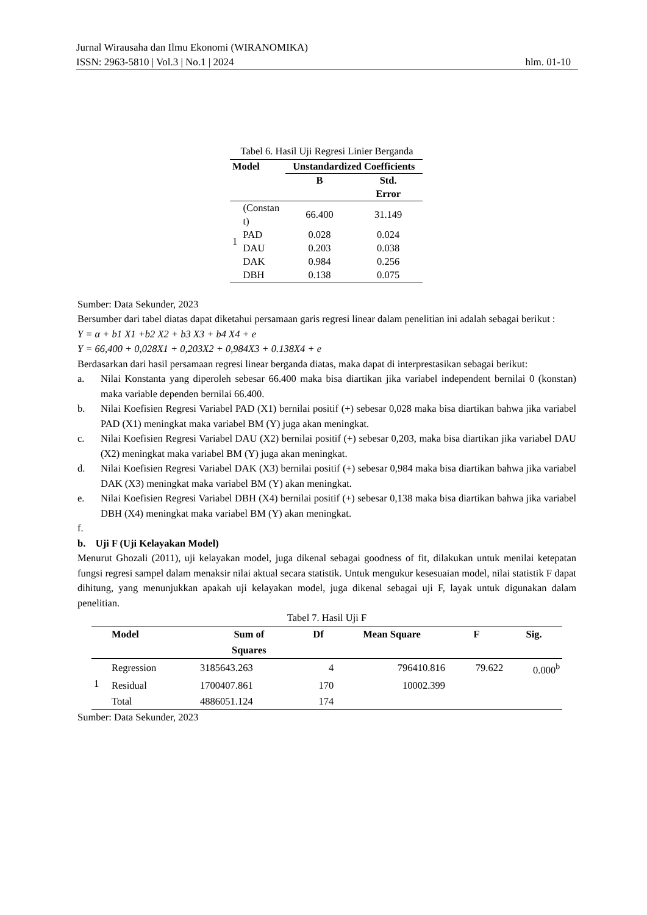Jurnal Wirausaha dan Ilmu Ekonomi (WIRANOMIKA)
ISSN: 2963-5810 | Vol.3 | No.1 | 2024 hlm. 01-10
Tabel 6. Hasil Uji Regresi Linier Berganda
| Model | | Unstandardized Coefficients | |
| --- | --- | --- | --- |
| | | B | Std. Error |
| 1 | (Constan t) | 66.400 | 31.149 |
| | PAD | 0.028 | 0.024 |
| | DAU | 0.203 | 0.038 |
| | DAK | 0.984 | 0.256 |
| | DBH | 0.138 | 0.075 |
Sumber: Data Sekunder, 2023
Bersumber dari tabel diatas dapat diketahui persamaan garis regresi linear dalam penelitian ini adalah sebagai berikut :
Y = α + b1 X1 +b2 X2 + b3 X3 + b4 X4 + e
Y = 66,400 + 0,028X1 + 0,203X2 + 0,984X3 + 0.138X4 + e
Berdasarkan dari hasil persamaan regresi linear berganda diatas, maka dapat di interprestasikan sebagai berikut:
a. Nilai Konstanta yang diperoleh sebesar 66.400 maka bisa diartikan jika variabel independent bernilai 0 (konstan) maka variable dependen bernilai 66.400.
b. Nilai Koefisien Regresi Variabel PAD (X1) bernilai positif (+) sebesar 0,028 maka bisa diartikan bahwa jika variabel PAD (X1) meningkat maka variabel BM (Y) juga akan meningkat.
c. Nilai Koefisien Regresi Variabel DAU (X2) bernilai positif (+) sebesar 0,203, maka bisa diartikan jika variabel DAU (X2) meningkat maka variabel BM (Y) juga akan meningkat.
d. Nilai Koefisien Regresi Variabel DAK (X3) bernilai positif (+) sebesar 0,984 maka bisa diartikan bahwa jika variabel DAK (X3) meningkat maka variabel BM (Y) akan meningkat.
e. Nilai Koefisien Regresi Variabel DBH (X4) bernilai positif (+) sebesar 0,138 maka bisa diartikan bahwa jika variabel DBH (X4) meningkat maka variabel BM (Y) akan meningkat.
f.
b. Uji F (Uji Kelayakan Model)
Menurut Ghozali (2011), uji kelayakan model, juga dikenal sebagai goodness of fit, dilakukan untuk menilai ketepatan fungsi regresi sampel dalam menaksir nilai aktual secara statistik. Untuk mengukur kesesuaian model, nilai statistik F dapat dihitung, yang menunjukkan apakah uji kelayakan model, juga dikenal sebagai uji F, layak untuk digunakan dalam penelitian.
Tabel 7. Hasil Uji F
| | Model | Sum of Squares | Df | Mean Square | F | Sig. |
| --- | --- | --- | --- | --- | --- | --- |
| 1 | Regression | 3185643.263 | 4 | 796410.816 | 79.622 | 0.000<sup>b</sup> |
| | Residual | 1700407.861 | 170 | 10002.399 | | |
| | Total | 4886051.124 | 174 | | | |
Sumber: Data Sekunder, 2023